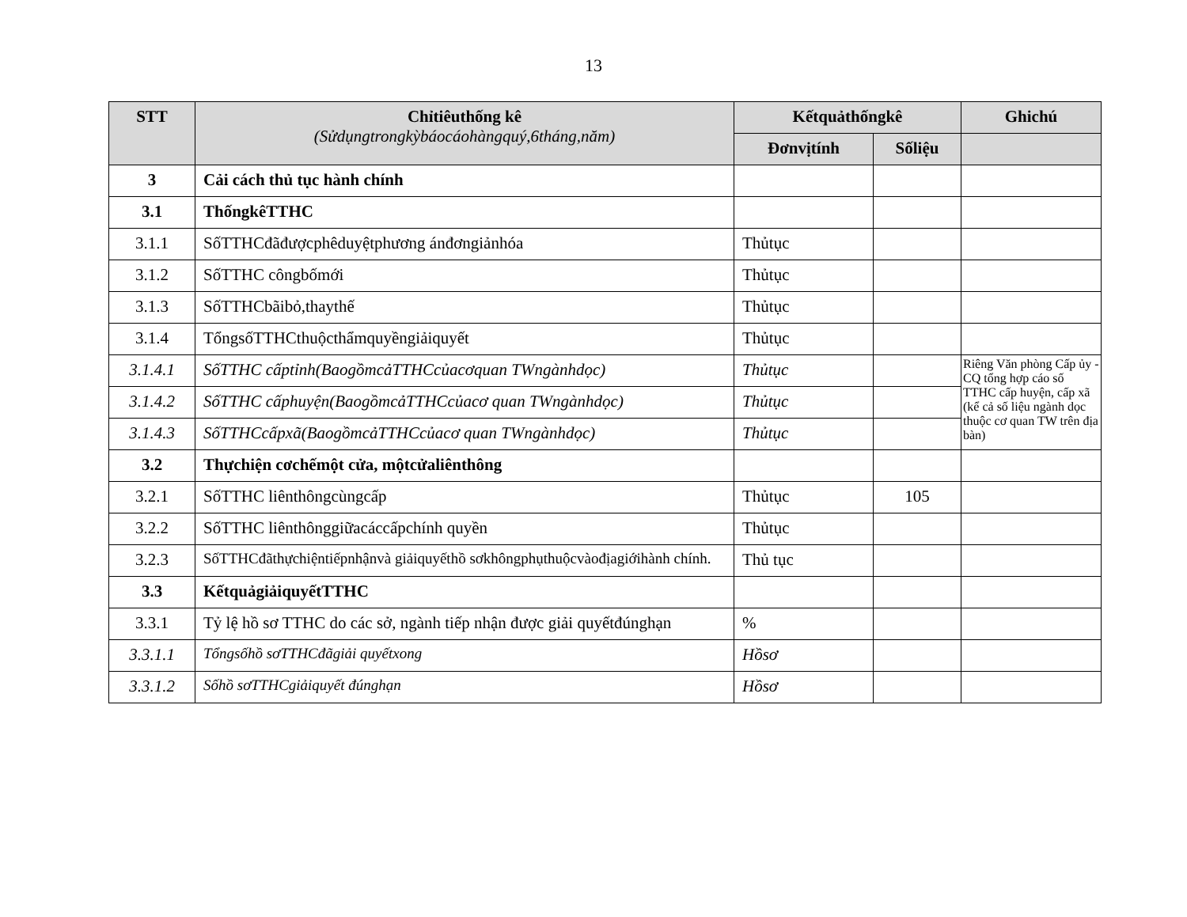13
| STT | Chỉtiêuthống kê (Sửdụngtrongkỳbáocáohàngquý,6tháng,năm) | Kếtquảthốngkê | | Ghichú |
| --- | --- | --- | --- | --- |
| | | Đơnvịtính | Sốliệu | |
| 3 | Cải cách thủ tục hành chính | | | |
| 3.1 | ThốngkêTTHC | | | |
| 3.1.1 | SốTTHCđãđượcphêduyệtphương ánđơngiảnhóa | Thủtục | | |
| 3.1.2 | SốTTHC côngbốmới | Thủtục | | |
| 3.1.3 | SốTTHCbãibỏ,thaythế | Thủtục | | |
| 3.1.4 | TổngsốTTHCthuộcthẩmquyềngiảiquyết | Thủtục | | |
| 3.1.4.1 | SốTTHC cấptỉnh(BaogồmcảTTHCcủacơquan TWngànhdọc) | Thủtục | | Riêng Văn phòng Cấp ủy - CQ tổng hợp cáo số TTHC cấp huyện, cấp xã (kể cả số liệu ngành dọc thuộc cơ quan TW trên địa bàn) |
| 3.1.4.2 | SốTTHC cấphuyện(BaogồmcảTTHCcủacơ quan TWngànhdọc) | Thủtục | | |
| 3.1.4.3 | SốTTHCcấpxã(BaogồmcảTTHCcủacơ quan TWngànhdọc) | Thủtục | | |
| 3.2 | Thựchiện cơchếmột cửa, mộtcửaliênthông | | | |
| 3.2.1 | SốTTHC liênthôngcùngcấp | Thủtục | 105 | |
| 3.2.2 | SốTTHC liênthônggiữacáccấpchính quyền | Thủtục | | |
| 3.2.3 | SốTTHCđãthựchiệntiếpnhậnvà giảiquyếthồ sơkhôngphụthuộcvàođịagiớihành chính. | Thủ tục | | |
| 3.3 | KếtquảgiảiquyếtTTHC | | | |
| 3.3.1 | Tỷ lệ hồ sơ TTHC do các sở, ngành tiếp nhận được giải quyếtđúnghạn | % | | |
| 3.3.1.1 | Tổngsốhồ sơTTHCđãgiải quyếtxong | Hồsơ | | |
| 3.3.1.2 | Sốhồ sơTTHCgiảiquyết đúnghạn | Hồsơ | | |